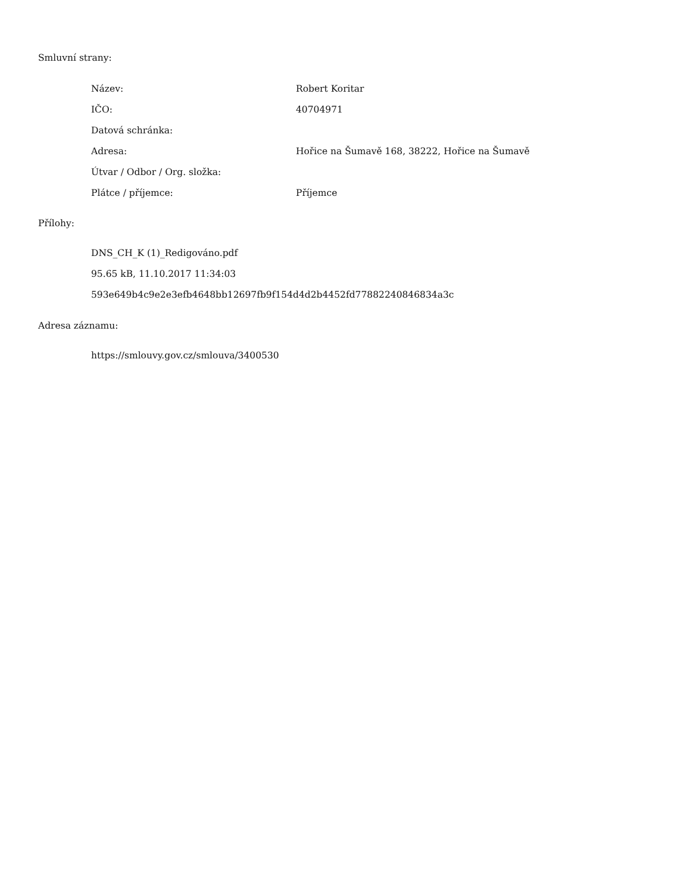Smluvní strany:
| Název: | Robert Koritar |
| IČO: | 40704971 |
| Datová schránka: | |
| Adresa: | Hořice na Šumavě 168, 38222, Hořice na Šumavě |
| Útvar / Odbor / Org. složka: | |
| Plátce / příjemce: | Příjemce |
Přílohy:
DNS_CH_K (1)_Redigováno.pdf
95.65 kB, 11.10.2017 11:34:03
593e649b4c9e2e3efb4648bb12697fb9f154d4d2b4452fd77882240846834a3c
Adresa záznamu:
https://smlouvy.gov.cz/smlouva/3400530